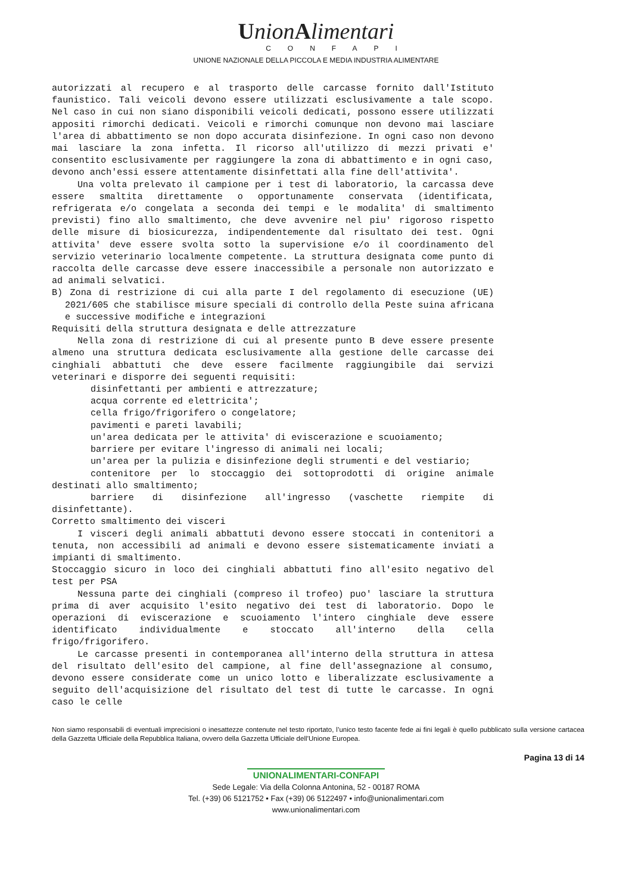UnionAlimentari
CONFAPI
UNIONE NAZIONALE DELLA PICCOLA E MEDIA INDUSTRIA ALIMENTARE
autorizzati al recupero e al trasporto delle carcasse fornito dall'Istituto faunistico. Tali veicoli devono essere utilizzati esclusivamente a tale scopo. Nel caso in cui non siano disponibili veicoli dedicati, possono essere utilizzati appositi rimorchi dedicati. Veicoli e rimorchi comunque non devono mai lasciare l'area di abbattimento se non dopo accurata disinfezione. In ogni caso non devono mai lasciare la zona infetta. Il ricorso all'utilizzo di mezzi privati e' consentito esclusivamente per raggiungere la zona di abbattimento e in ogni caso, devono anch'essi essere attentamente disinfettati alla fine dell'attivita'.
Una volta prelevato il campione per i test di laboratorio, la carcassa deve essere smaltita direttamente o opportunamente conservata (identificata, refrigerata e/o congelata a seconda dei tempi e le modalita' di smaltimento previsti) fino allo smaltimento, che deve avvenire nel piu' rigoroso rispetto delle misure di biosicurezza, indipendentemente dal risultato dei test. Ogni attivita' deve essere svolta sotto la supervisione e/o il coordinamento del servizio veterinario localmente competente. La struttura designata come punto di raccolta delle carcasse deve essere inaccessibile a personale non autorizzato e ad animali selvatici.
B) Zona di restrizione di cui alla parte I del regolamento di esecuzione (UE) 2021/605 che stabilisce misure speciali di controllo della Peste suina africana e successive modifiche e integrazioni
Requisiti della struttura designata e delle attrezzature
Nella zona di restrizione di cui al presente punto B deve essere presente almeno una struttura dedicata esclusivamente alla gestione delle carcasse dei cinghiali abbattuti che deve essere facilmente raggiungibile dai servizi veterinari e disporre dei seguenti requisiti:
disinfettanti per ambienti e attrezzature;
acqua corrente ed elettricita';
cella frigo/frigorifero o congelatore;
pavimenti e pareti lavabili;
un'area dedicata per le attivita' di eviscerazione e scuoiamento;
barriere per evitare l'ingresso di animali nei locali;
un'area per la pulizia e disinfezione degli strumenti e del vestiario;
contenitore per lo stoccaggio dei sottoprodotti di origine animale destinati allo smaltimento;
barriere di disinfezione all'ingresso (vaschette riempite di disinfettante).
Corretto smaltimento dei visceri
I visceri degli animali abbattuti devono essere stoccati in contenitori a tenuta, non accessibili ad animali e devono essere sistematicamente inviati a impianti di smaltimento.
Stoccaggio sicuro in loco dei cinghiali abbattuti fino all'esito negativo del test per PSA
Nessuna parte dei cinghiali (compreso il trofeo) puo' lasciare la struttura prima di aver acquisito l'esito negativo dei test di laboratorio. Dopo le operazioni di eviscerazione e scuoiamento l'intero cinghiale deve essere identificato individualmente e stoccato all'interno della cella frigo/frigorifero.
Le carcasse presenti in contemporanea all'interno della struttura in attesa del risultato dell'esito del campione, al fine dell'assegnazione al consumo, devono essere considerate come un unico lotto e liberalizzate esclusivamente a seguito dell'acquisizione del risultato del test di tutte le carcasse. In ogni caso le celle
Non siamo responsabili di eventuali imprecisioni o inesattezze contenute nel testo riportato, l’unico testo facente fede ai fini legali è quello pubblicato sulla versione cartacea della Gazzetta Ufficiale della Repubblica Italiana, ovvero della Gazzetta Ufficiale dell’Unione Europea.
Pagina 13 di 14
UNIONALIMENTARI-CONFAPI
Sede Legale: Via della Colonna Antonina, 52 - 00187 ROMA
Tel. (+39) 06 5121752 • Fax (+39) 06 5122497 • info@unionalimentari.com
www.unionalimentari.com